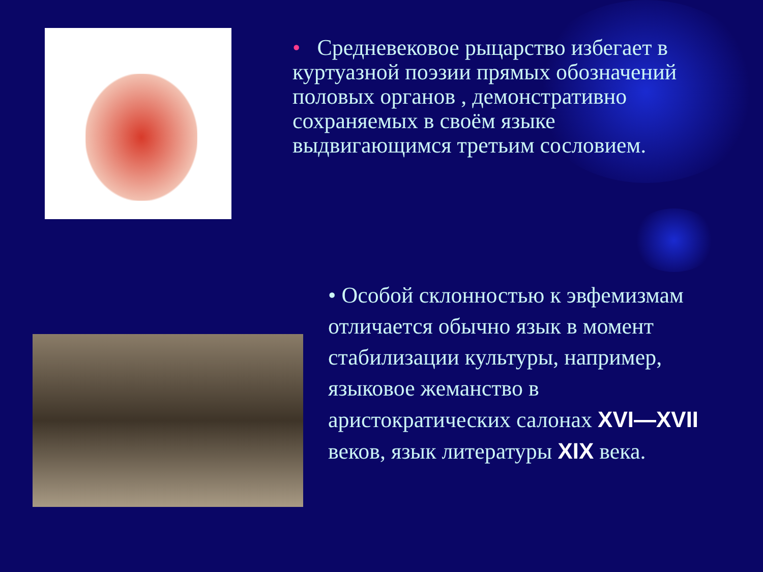• Средневековое рыцарство избегает в куртуазной поэзии прямых обозначений половых органов , демонстративно сохраняемых в своём языке выдвигающимся третьим сословием.
• Особой склонностью к эвфемизмам отличается обычно язык в момент стабилизации культуры, например, языковое жеманство в аристократических салонах XVI—XVII веков, язык литературы XIX века.